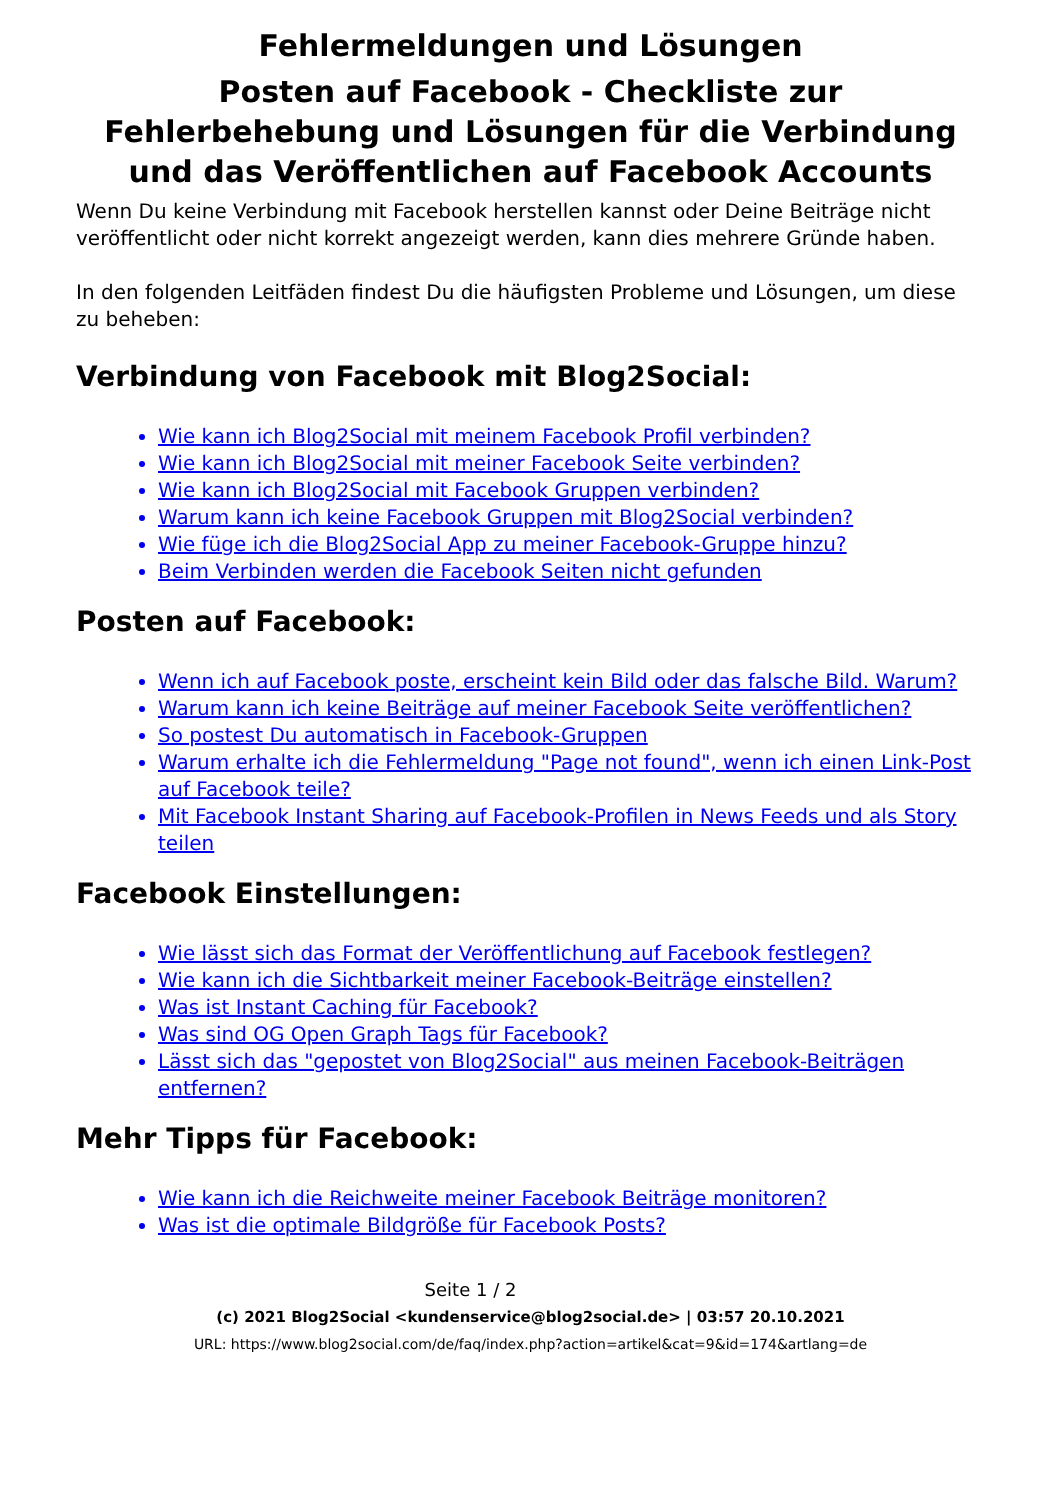Fehlermeldungen und Lösungen
Posten auf Facebook - Checkliste zur Fehlerbehebung und Lösungen für die Verbindung und das Veröffentlichen auf Facebook Accounts
Wenn Du keine Verbindung mit Facebook herstellen kannst oder Deine Beiträge nicht veröffentlicht oder nicht korrekt angezeigt werden, kann dies mehrere Gründe haben.
In den folgenden Leitfäden findest Du die häufigsten Probleme und Lösungen, um diese zu beheben:
Verbindung von Facebook mit Blog2Social:
Wie kann ich Blog2Social mit meinem Facebook Profil verbinden?
Wie kann ich Blog2Social mit meiner Facebook Seite verbinden?
Wie kann ich Blog2Social mit Facebook Gruppen verbinden?
Warum kann ich keine Facebook Gruppen mit Blog2Social verbinden?
Wie füge ich die Blog2Social App zu meiner Facebook-Gruppe hinzu?
Beim Verbinden werden die Facebook Seiten nicht gefunden
Posten auf Facebook:
Wenn ich auf Facebook poste, erscheint kein Bild oder das falsche Bild. Warum?
Warum kann ich keine Beiträge auf meiner Facebook Seite veröffentlichen?
So postest Du automatisch in Facebook-Gruppen
Warum erhalte ich die Fehlermeldung "Page not found", wenn ich einen Link-Post auf Facebook teile?
Mit Facebook Instant Sharing auf Facebook-Profilen in News Feeds und als Story teilen
Facebook Einstellungen:
Wie lässt sich das Format der Veröffentlichung auf Facebook festlegen?
Wie kann ich die Sichtbarkeit meiner Facebook-Beiträge einstellen?
Was ist Instant Caching für Facebook?
Was sind OG Open Graph Tags für Facebook?
Lässt sich das "gepostet von Blog2Social" aus meinen Facebook-Beiträgen entfernen?
Mehr Tipps für Facebook:
Wie kann ich die Reichweite meiner Facebook Beiträge monitoren?
Was ist die optimale Bildgröße für Facebook Posts?
Seite 1 / 2
(c) 2021 Blog2Social <kundenservice@blog2social.de> | 03:57 20.10.2021
URL: https://www.blog2social.com/de/faq/index.php?action=artikel&cat=9&id=174&artlang=de